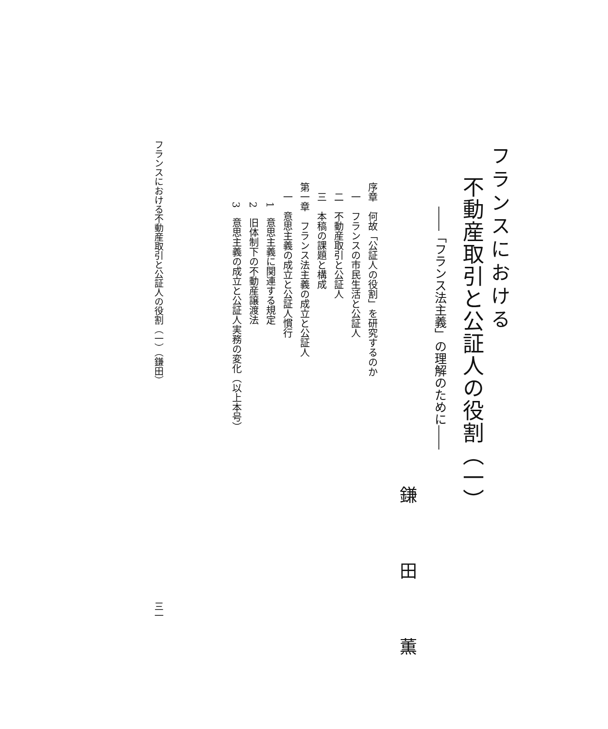フランスにおける
不動産取引と公証人の役割（一）
――「フランス法主義」の理解のために――
鎌田薫
序章　何故「公証人の役割」を研究するのか
　一　フランスの市民生活と公証人
　二　不動産取引と公証人
　三　本稿の課題と構成
第一章　フランス法主義の成立と公証人
　一　意思主義の成立と公証人慣行
　　1　意思主義に関連する規定
　　2　旧体制下の不動産譲渡法
　　3　意思主義の成立と公証人実務の変化（以上本号）
フランスにおける不動産取引と公証人の役割（一）（鎌田） 三一